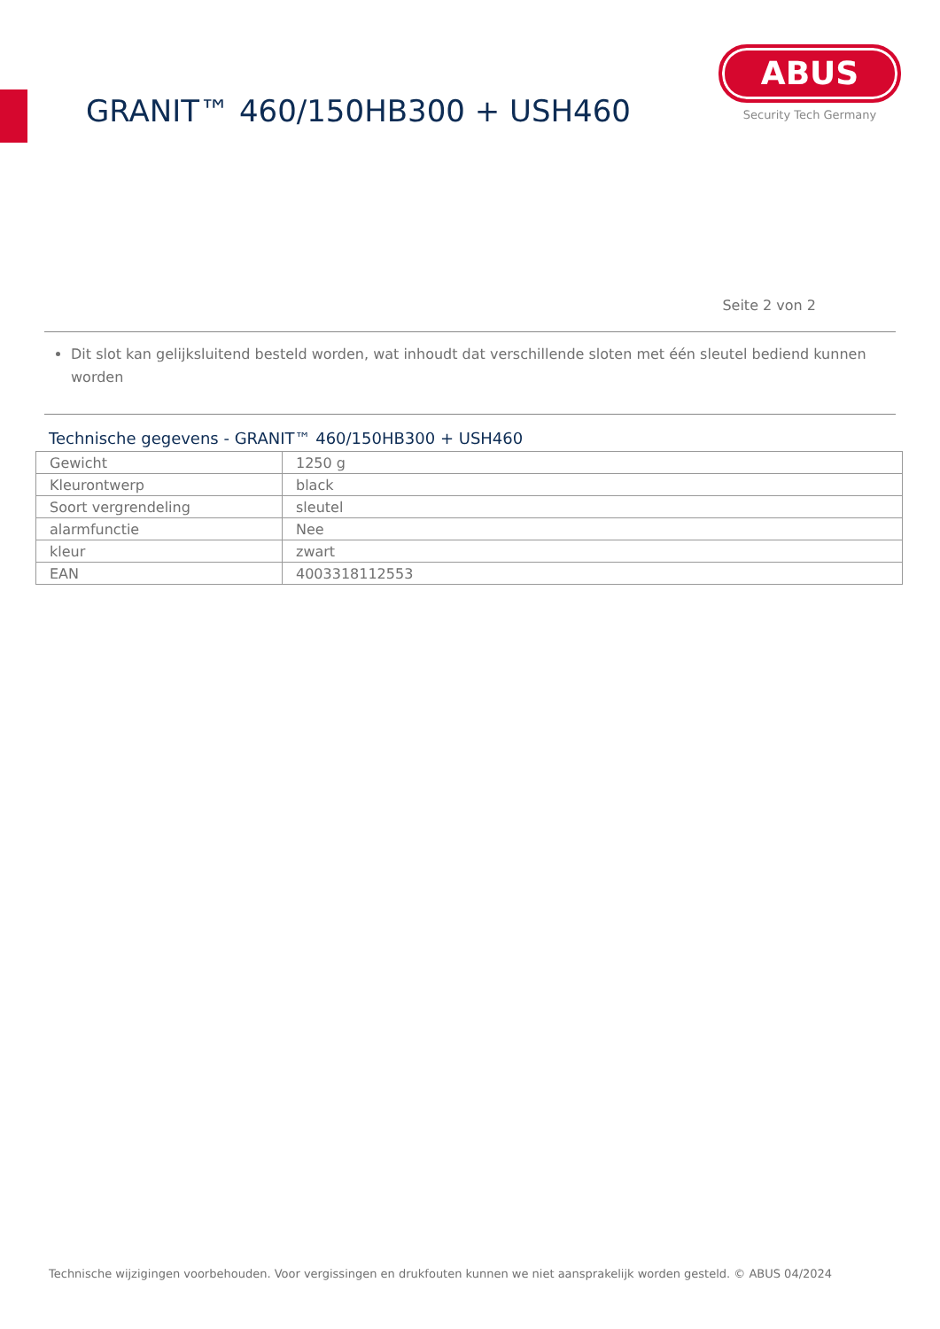GRANIT™ 460/150HB300 + USH460
ABUS
Security Tech Germany
Seite 2 von 2
Dit slot kan gelijksluitend besteld worden, wat inhoudt dat verschillende sloten met één sleutel bediend kunnen worden
Technische gegevens - GRANIT™ 460/150HB300 + USH460
| Gewicht | 1250 g |
| Kleurontwerp | black |
| Soort vergrendeling | sleutel |
| alarmfunctie | Nee |
| kleur | zwart |
| EAN | 4003318112553 |
Technische wijzigingen voorbehouden. Voor vergissingen en drukfouten kunnen we niet aansprakelijk worden gesteld. © ABUS 04/2024